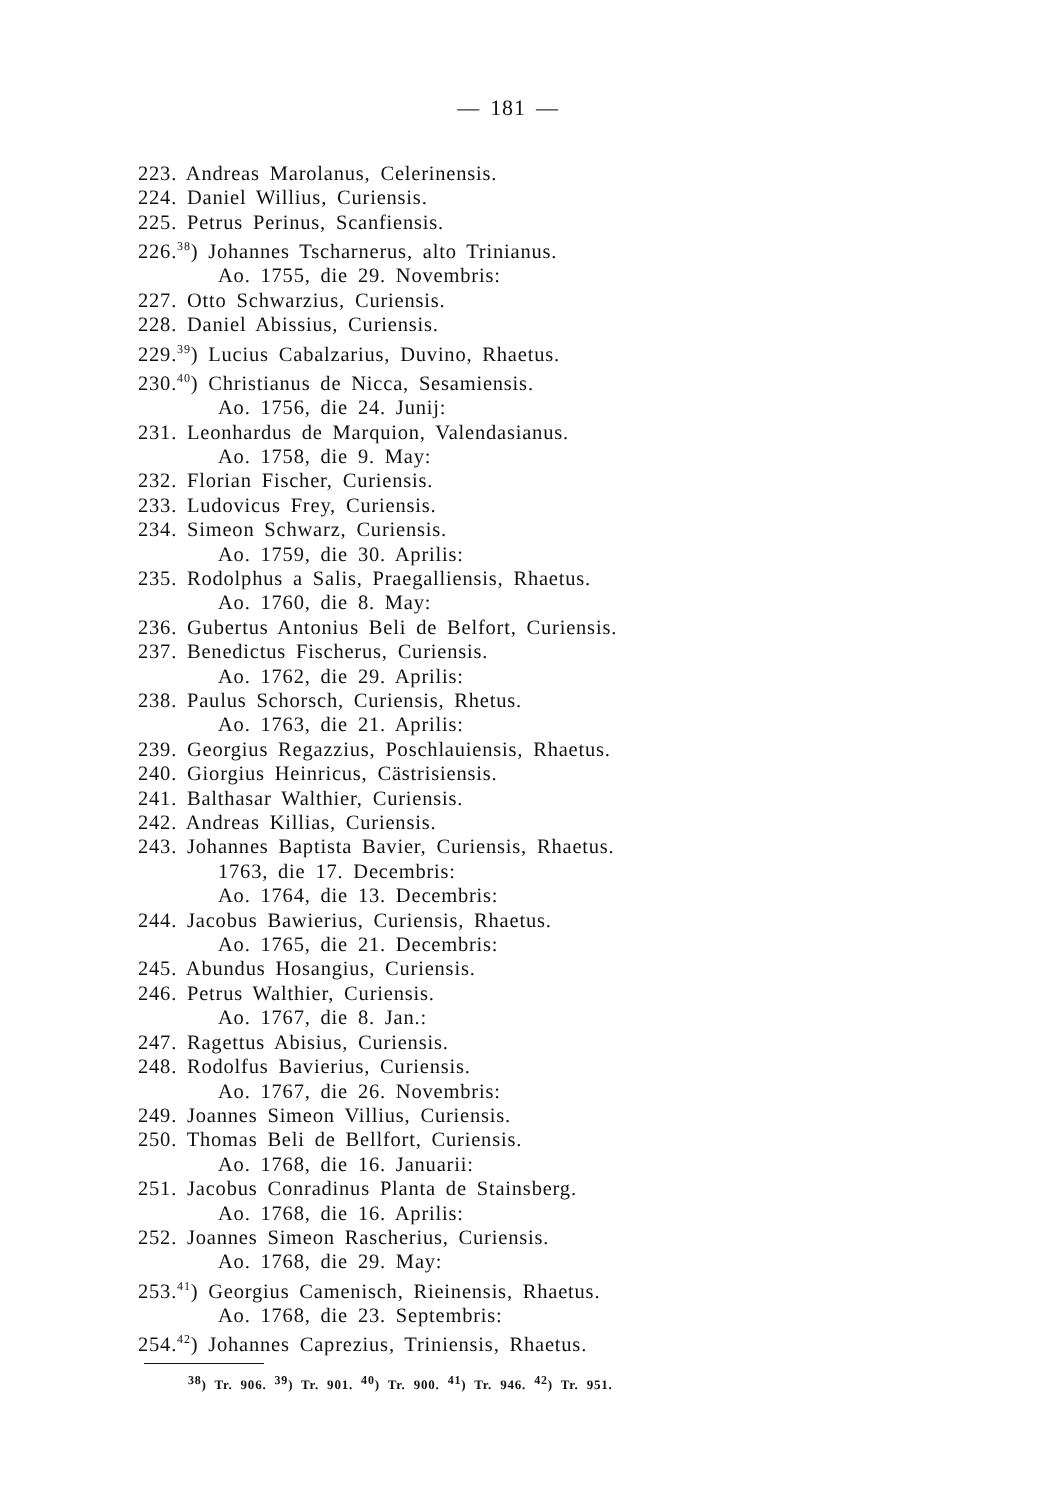— 181 —
223. Andreas Marolanus, Celerinensis.
224. Daniel Willius, Curiensis.
225. Petrus Perinus, Scanfiensis.
226.<sup>38</sup>) Johannes Tscharnerus, alto Trinianus.
Ao. 1755, die 29. Novembris:
227. Otto Schwarzius, Curiensis.
228. Daniel Abissius, Curiensis.
229.<sup>39</sup>) Lucius Cabalzarius, Duvino, Rhaetus.
230.<sup>40</sup>) Christianus de Nicca, Sesamiensis.
Ao. 1756, die 24. Junij:
231. Leonhardus de Marquion, Valendasianus.
Ao. 1758, die 9. May:
232. Florian Fischer, Curiensis.
233. Ludovicus Frey, Curiensis.
234. Simeon Schwarz, Curiensis.
Ao. 1759, die 30. Aprilis:
235. Rodolphus a Salis, Praegalliensis, Rhaetus.
Ao. 1760, die 8. May:
236. Gubertus Antonius Beli de Belfort, Curiensis.
237. Benedictus Fischerus, Curiensis.
Ao. 1762, die 29. Aprilis:
238. Paulus Schorsch, Curiensis, Rhetus.
Ao. 1763, die 21. Aprilis:
239. Georgius Regazzius, Poschlauiensis, Rhaetus.
240. Giorgius Heinricus, Cästrisiensis.
241. Balthasar Walthier, Curiensis.
242. Andreas Killias, Curiensis.
243. Johannes Baptista Bavier, Curiensis, Rhaetus.
1763, die 17. Decembris:
Ao. 1764, die 13. Decembris:
244. Jacobus Bawierius, Curiensis, Rhaetus.
Ao. 1765, die 21. Decembris:
245. Abundus Hosangius, Curiensis.
246. Petrus Walthier, Curiensis.
Ao. 1767, die 8. Jan.:
247. Ragettus Abisius, Curiensis.
248. Rodolfus Bavierius, Curiensis.
Ao. 1767, die 26. Novembris:
249. Joannes Simeon Villius, Curiensis.
250. Thomas Beli de Bellfort, Curiensis.
Ao. 1768, die 16. Januarii:
251. Jacobus Conradinus Planta de Stainsberg.
Ao. 1768, die 16. Aprilis:
252. Joannes Simeon Rascherius, Curiensis.
Ao. 1768, die 29. May:
253.<sup>41</sup>) Georgius Camenisch, Rieinensis, Rhaetus.
Ao. 1768, die 23. Septembris:
254.<sup>42</sup>) Johannes Caprezius, Triniensis, Rhaetus.
<sup>38</sup>) Tr. 906. <sup>39</sup>) Tr. 901. <sup>40</sup>) Tr. 900. <sup>41</sup>) Tr. 946. <sup>42</sup>) Tr. 951.